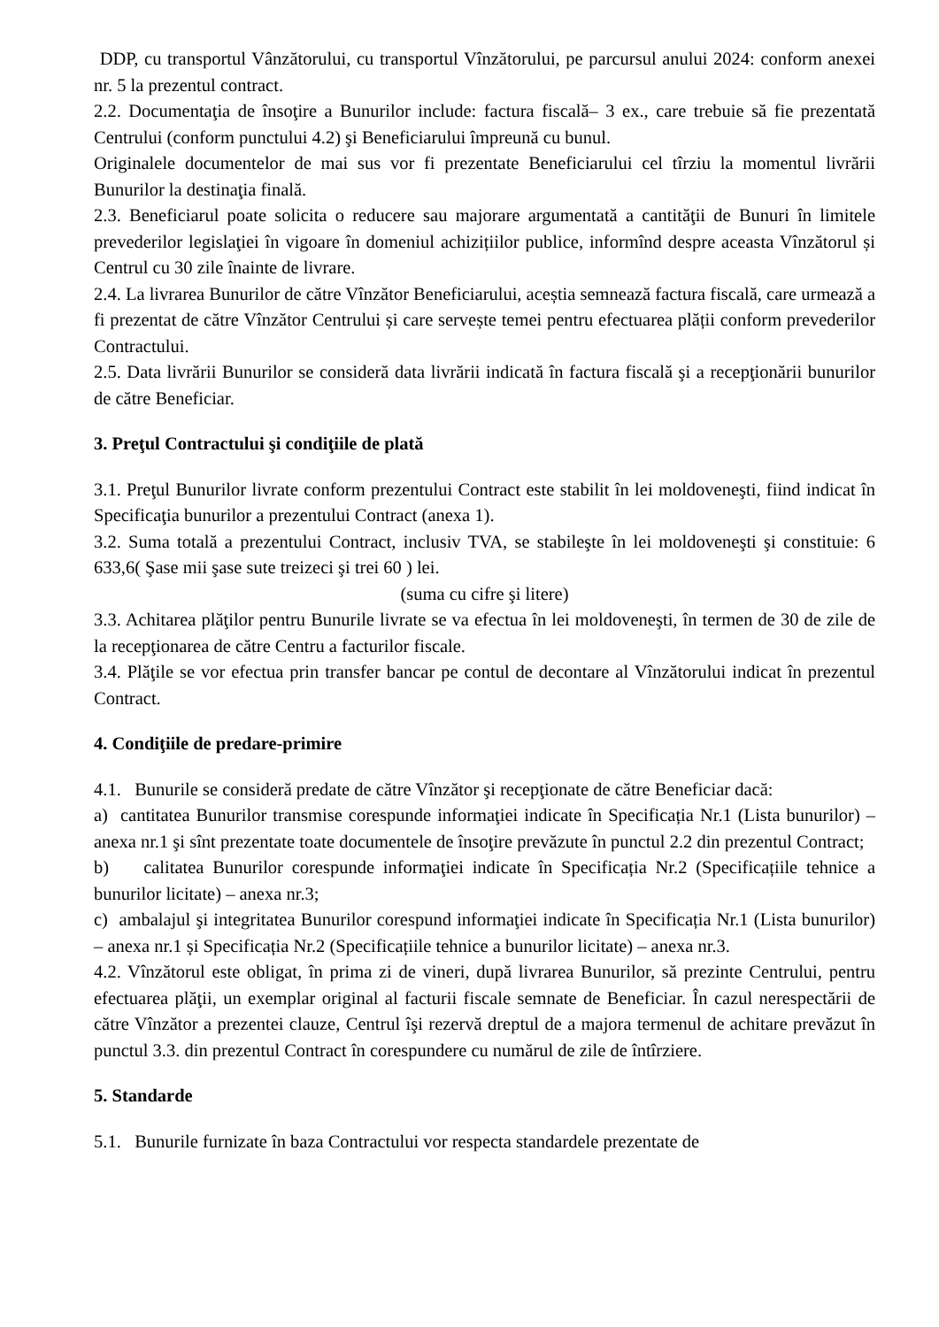DDP, cu transportul Vânzătorului, cu transportul Vînzătorului, pe parcursul anului 2024: conform anexei nr. 5 la prezentul contract.
2.2. Documentaţia de însoţire a Bunurilor include: factura fiscală– 3 ex., care trebuie să fie prezentată Centrului (conform punctului 4.2) şi Beneficiarului împreună cu bunul.
Originalele documentelor de mai sus vor fi prezentate Beneficiarului cel tîrziu la momentul livrării Bunurilor la destinaţia finală.
2.3. Beneficiarul poate solicita o reducere sau majorare argumentată a cantităţii de Bunuri în limitele prevederilor legislaţiei în vigoare în domeniul achizițiilor publice, informînd despre aceasta Vînzătorul și Centrul cu 30 zile înainte de livrare.
2.4. La livrarea Bunurilor de către Vînzător Beneficiarului, aceștia semnează factura fiscală, care urmează a fi prezentat de către Vînzător Centrului și care servește temei pentru efectuarea plății conform prevederilor Contractului.
2.5. Data livrării Bunurilor se consideră data livrării indicată în factura fiscală şi a recepţionării bunurilor de către Beneficiar.
3. Preţul Contractului şi condiţiile de plată
3.1. Preţul Bunurilor livrate conform prezentului Contract este stabilit în lei moldoveneşti, fiind indicat în Specificaţia bunurilor a prezentului Contract (anexa 1).
3.2. Suma totală a prezentului Contract, inclusiv TVA, se stabileşte în lei moldoveneşti şi constituie: 6 633,6( Şase mii şase sute treizeci şi trei 60 ) lei.
(suma cu cifre şi litere)
3.3. Achitarea plăţilor pentru Bunurile livrate se va efectua în lei moldoveneşti, în termen de 30 de zile de la recepţionarea de către Centru a facturilor fiscale.
3.4. Plăţile se vor efectua prin transfer bancar pe contul de decontare al Vînzătorului indicat în prezentul Contract.
4. Condiţiile de predare-primire
4.1. Bunurile se consideră predate de către Vînzător şi recepţionate de către Beneficiar dacă:
a) cantitatea Bunurilor transmise corespunde informaţiei indicate în Specificația Nr.1 (Lista bunurilor) – anexa nr.1 şi sînt prezentate toate documentele de însoţire prevăzute în punctul 2.2 din prezentul Contract;
b) calitatea Bunurilor corespunde informaţiei indicate în Specificația Nr.2 (Specificațiile tehnice a bunurilor licitate) – anexa nr.3;
c) ambalajul şi integritatea Bunurilor corespund informaţiei indicate în Specificația Nr.1 (Lista bunurilor) – anexa nr.1 și Specificația Nr.2 (Specificațiile tehnice a bunurilor licitate) – anexa nr.3.
4.2. Vînzătorul este obligat, în prima zi de vineri, după livrarea Bunurilor, să prezinte Centrului, pentru efectuarea plăţii, un exemplar original al facturii fiscale semnate de Beneficiar. În cazul nerespectării de către Vînzător a prezentei clauze, Centrul îşi rezervă dreptul de a majora termenul de achitare prevăzut în punctul 3.3. din prezentul Contract în corespundere cu numărul de zile de întîrziere.
5. Standarde
5.1. Bunurile furnizate în baza Contractului vor respecta standardele prezentate de